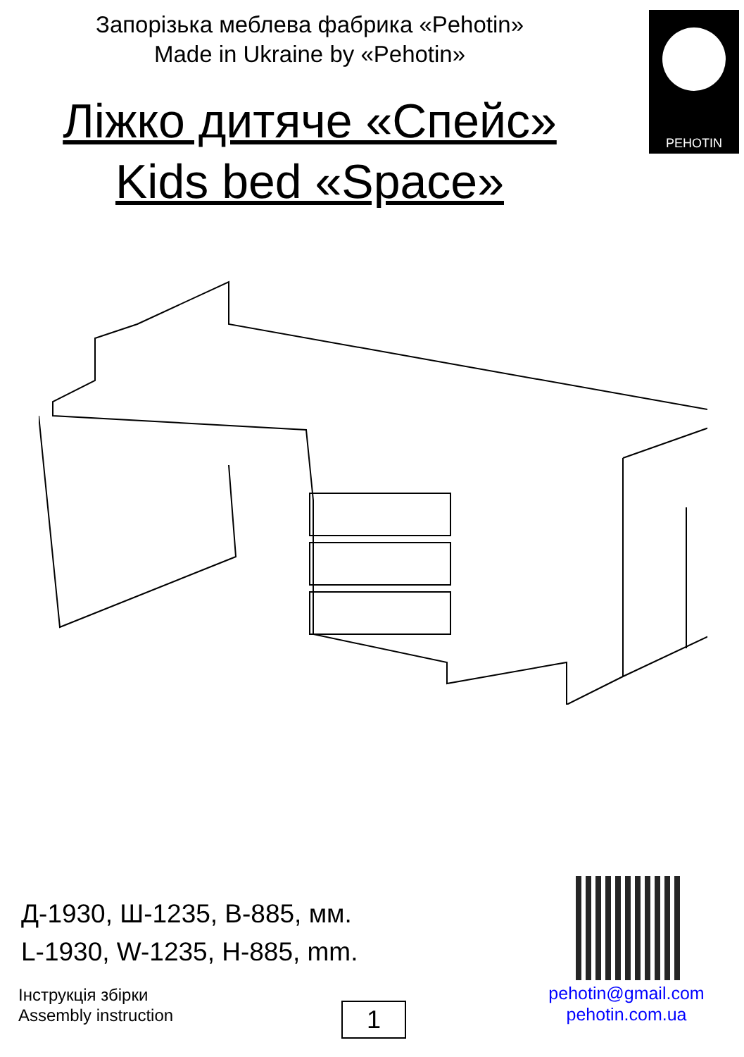Запорізька меблева фабрика «Pehotin»
Made in Ukraine by «Pehotin»
PEHOTIN
Ліжко дитяче «Спейс»
Kids bed «Space»
Д-1930, Ш-1235, В-885, мм.
L-1930, W-1235, H-885, mm.
Інструкція збірки
Assembly instruction
1
pehotin@gmail.com
pehotin.com.ua